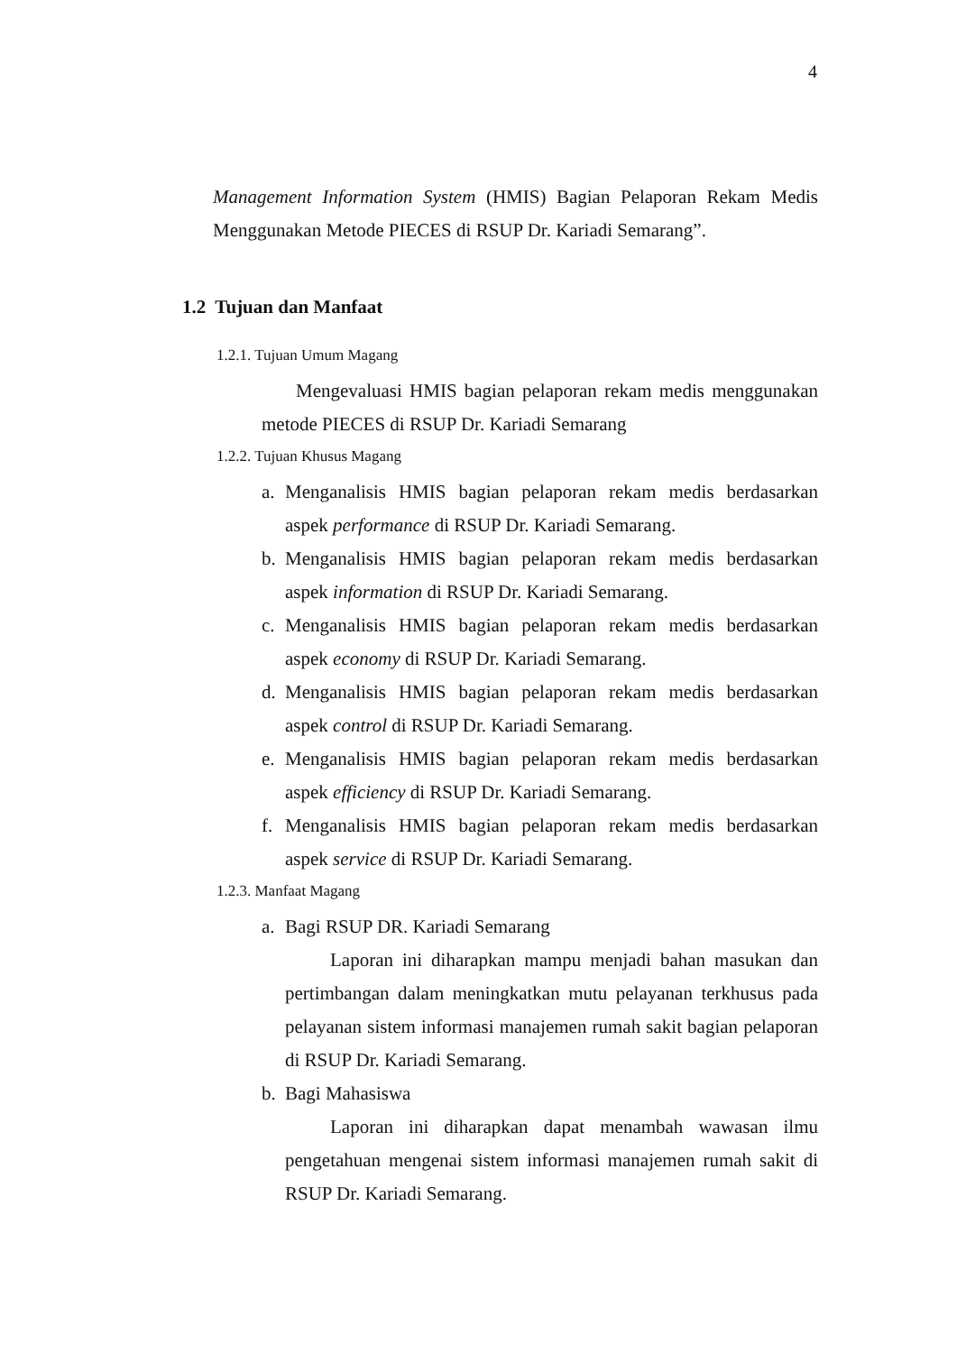4
Management Information System (HMIS) Bagian Pelaporan Rekam Medis Menggunakan Metode PIECES di RSUP Dr. Kariadi Semarang”.
1.2 Tujuan dan Manfaat
1.2.1. Tujuan Umum Magang
Mengevaluasi HMIS bagian pelaporan rekam medis menggunakan metode PIECES di RSUP Dr. Kariadi Semarang
1.2.2. Tujuan Khusus Magang
a. Menganalisis HMIS bagian pelaporan rekam medis berdasarkan aspek performance di RSUP Dr. Kariadi Semarang.
b. Menganalisis HMIS bagian pelaporan rekam medis berdasarkan aspek information di RSUP Dr. Kariadi Semarang.
c. Menganalisis HMIS bagian pelaporan rekam medis berdasarkan aspek economy di RSUP Dr. Kariadi Semarang.
d. Menganalisis HMIS bagian pelaporan rekam medis berdasarkan aspek control di RSUP Dr. Kariadi Semarang.
e. Menganalisis HMIS bagian pelaporan rekam medis berdasarkan aspek efficiency di RSUP Dr. Kariadi Semarang.
f. Menganalisis HMIS bagian pelaporan rekam medis berdasarkan aspek service di RSUP Dr. Kariadi Semarang.
1.2.3. Manfaat Magang
a. Bagi RSUP DR. Kariadi Semarang
Laporan ini diharapkan mampu menjadi bahan masukan dan pertimbangan dalam meningkatkan mutu pelayanan terkhusus pada pelayanan sistem informasi manajemen rumah sakit bagian pelaporan di RSUP Dr. Kariadi Semarang.
b. Bagi Mahasiswa
Laporan ini diharapkan dapat menambah wawasan ilmu pengetahuan mengenai sistem informasi manajemen rumah sakit di RSUP Dr. Kariadi Semarang.